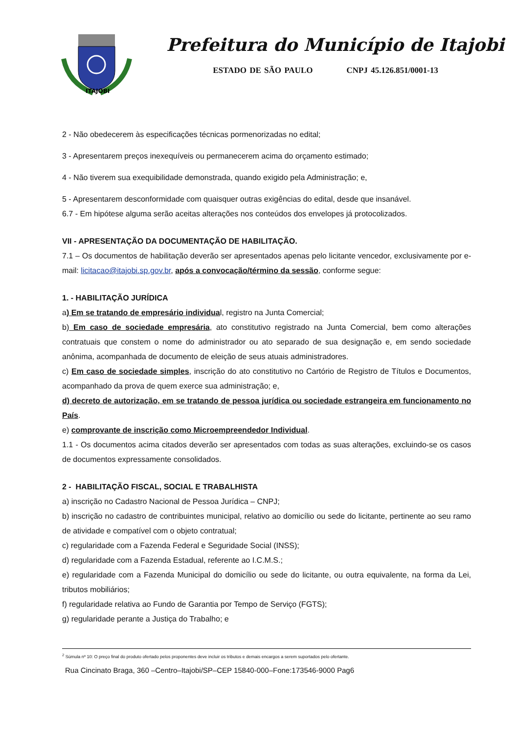ITAJOBI
Prefeitura do Município de Itajobi
ESTADO DE SÃO PAULO CNPJ 45.126.851/0001-13
2 - Não obedecerem às especificações técnicas pormenorizadas no edital;
3 - Apresentarem preços inexequíveis ou permanecerem acima do orçamento estimado;
4 - Não tiverem sua exequibilidade demonstrada, quando exigido pela Administração; e,
5 - Apresentarem desconformidade com quaisquer outras exigências do edital, desde que insanável.
6.7 - Em hipótese alguma serão aceitas alterações nos conteúdos dos envelopes já protocolizados.
VII - APRESENTAÇÃO DA DOCUMENTAÇÃO DE HABILITAÇÃO.
7.1 – Os documentos de habilitação deverão ser apresentados apenas pelo licitante vencedor, exclusivamente por e-mail: licitacao@itajobi.sp.gov.br, após a convocação/término da sessão, conforme segue:
1. - HABILITAÇÃO JURÍDICA
a) Em se tratando de empresário individual, registro na Junta Comercial;
b) Em caso de sociedade empresária, ato constitutivo registrado na Junta Comercial, bem como alterações contratuais que constem o nome do administrador ou ato separado de sua designação e, em sendo sociedade anônima, acompanhada de documento de eleição de seus atuais administradores.
c) Em caso de sociedade simples, inscrição do ato constitutivo no Cartório de Registro de Títulos e Documentos, acompanhado da prova de quem exerce sua administração; e,
d) decreto de autorização, em se tratando de pessoa jurídica ou sociedade estrangeira em funcionamento no País.
e) comprovante de inscrição como Microempreendedor Individual.
1.1 - Os documentos acima citados deverão ser apresentados com todas as suas alterações, excluindo-se os casos de documentos expressamente consolidados.
2 - HABILITAÇÃO FISCAL, SOCIAL E TRABALHISTA
a) inscrição no Cadastro Nacional de Pessoa Jurídica – CNPJ;
b) inscrição no cadastro de contribuintes municipal, relativo ao domicílio ou sede do licitante, pertinente ao seu ramo de atividade e compatível com o objeto contratual;
c) regularidade com a Fazenda Federal e Seguridade Social (INSS);
d) regularidade com a Fazenda Estadual, referente ao I.C.M.S.;
e) regularidade com a Fazenda Municipal do domicílio ou sede do licitante, ou outra equivalente, na forma da Lei, tributos mobiliários;
f) regularidade relativa ao Fundo de Garantia por Tempo de Serviço (FGTS);
g) regularidade perante a Justiça do Trabalho; e
<sup>2</sup> Súmula nº 10: O preço final do produto ofertado pelos proponentes deve incluir os tributos e demais encargos a serem suportados pelo ofertante.
Rua Cincinato Braga, 360 –Centro–Itajobi/SP–CEP 15840-000–Fone:173546-9000 Pag6